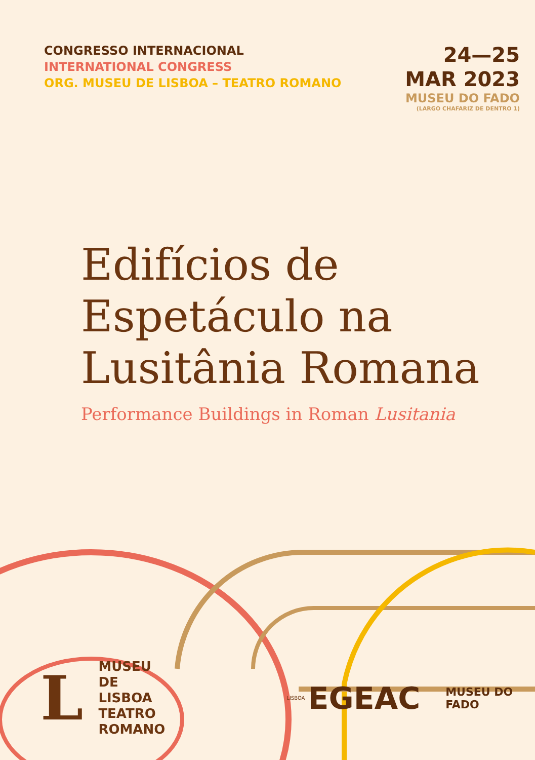CONGRESSO INTERNACIONAL
INTERNATIONAL CONGRESS
ORG. MUSEU DE LISBOA – TEATRO ROMANO
24—25
MAR 2023
MUSEU DO FADO
(LARGO CHAFARIZ DE DENTRO 1)
Edifícios de
Espetáculo na
Lusitânia Romana
Performance Buildings in Roman Lusitania
L
MUSEU
DE LISBOA
TEATRO
ROMANO
LISBOA
EGEAC
MUSEU DO FADO